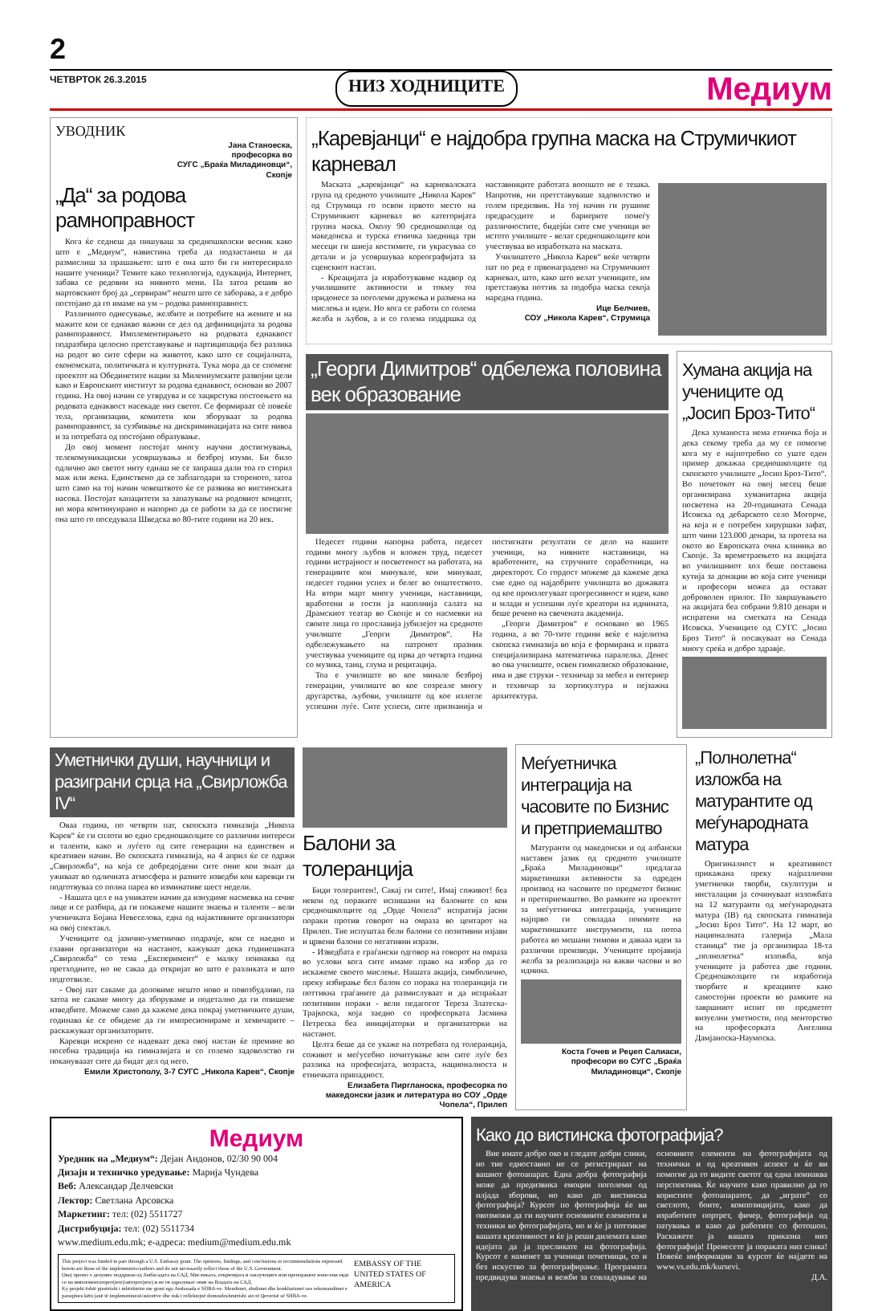2
ЧЕТВРТОК 26.3.2015
НИЗ ХОДНИЦИТЕ
Медиум
УВОДНИК
Јана Станоеска,
професорка во
СУГС „Браќа Миладиновци“,
Скопје
„Да“ за родова рамноправност
Кога ќе седнеш да пишуваш за средношколски весник како што е „Медиум“, навистина треба да подзастанеш и да размислиш за прашањето: што е она што би ги интересирало нашите ученици? Темите како технологија, едукација, Интернет, забава се редовни на нивното мени. Па затоа решив во мартовскиот број да „сервирам“ нешто што се заборава, а е добро постојано да го имаме на ум – родова рамноправност.
Различното однесување, желбите и потребите на жените и на мажите кои се еднакво важни се дел од дефиницијата за родова рамноправност. Имплементирањето на родовата еднаквост подразбира целосно претставување и партиципација без разлика на родот во сите сфери на животот, како што се социјалната, економската, политичката и културната. Тука мора да се спомене проектот на Обединетите нации за Милениумските развојни цели како и Европскиот институт за родова еднаквост, основан во 2007 година. На овој начин се утврдува и се зацврстува постоењето на родовата еднаквост насекаде низ светот. Се формираат сè повеќе тела, организации, комитети кои зборуваат за родова рамноправност, за сузбивање на дискриминацијата на сите нивоа и за потребата од постојано образување.
До овој момент постојат многу научни достигнувања, телекомуникациски усовршувања и безброј изуми. Би било одлично ако светот ниту еднаш не се запраша дали тоа го сторил маж или жена. Единствено да се заблагодари за стореното, затоа што само на тој начин човештвото ќе се развива во вистинската насока. Постојат капацитети за запазување на родовиот концепт, но мора континуирано и напорно да се работи за да се постигне она што го поседувала Шведска во 80-тите години на 20 век.
„Каревјанци“ е најдобра групна маска на Струмичкиот карневал
Маската „каревјанци“ на карневалската група од средното училиште „Никола Карев“ од Струмица го освои првото место на Струмичкиот карневал во категоријата групна маска. Околу 90 средношколци од македонска и турска етничка заедница три месеци ги шиеја костимите, ги украсуваа со детали и ја усовршуваа кореографијата за сценскиот настап.
- Креацијата ја изработувавме надвор од училишните активности и токму тоа придонесе за поголеми дружења и размена на мислења и идеи. Но кога се работи со голема желба и љубов, а и со голема поддршка од наставниците работата воопшто не е тешка. Напротив, ни претставуваше задоволство и голем предизвик. На тој начин ги рушиме предрасудите и бариерите помеѓу различностите, бидејќи сите сме ученици во истото училиште - велат средношколците кои учествуваа во изработката на маската.
Училиштето „Никола Карев“ веќе четврти пат по ред е првонаградено на Струмичкиот карневал, што, како што велат учениците, им претставува поттик за подобра маска секоја наредна година.
Ице Белчиев,
СОУ „Никола Карев“, Струмица
„Георги Димитров“ одбележа половина век образование
Педесет години напорна работа, педесет години многу љубов и вложен труд, педесет години истрајност и посветеност на работата, на генерациите кои минувале, кои минуваат, педесет години успех и белег во општеството. На втори март многу ученици, наставници, вработени и гости ја наполнија салата на Драмскиот театар во Скопје и со насмевки на своите лица го прославија јубилејот на средното училиште „Георги Димитров“. На одбележувањето на патронот празник учествуваа учениците од прва до четврта година со музика, танц, глума и рецитација.
Тоа е училиште во кое минале безброј генерации, училиште во кое созреале многу другарства, љубови, училиште од кое излегле успешни луѓе. Сите успеси, сите признанија и постигнати резултати се дело на нашите ученици, на нивните наставници, на вработените, на стручните соработници, на директорот. Со гордост можеме да кажеме дека сме едно од најдобрите училишта во државата од кое произлегуваат прогресивност и идеи, како и млади и успешни луѓе креатори на иднината, беше речено на свечената академија.
„Георги Димитров“ е основано во 1965 година, а во 70-тите години веќе е најелитна скопска гимназија во која е формирана и првата специјализирана математичка паралелка. Денес во ова училиште, освен гимназиско образование, има и две струки - техничар за мебел и ентериер и техничар за хортикултура и пејзажна архитектура.
Хумана акција на учениците од „Јосип Броз-Тито“
Дека хуманоста нема етничка боја и дека секому треба да му се помогне кога му е најпотребно со уште еден пример докажаа средношколците од скопското училиште „Јосип Броз-Тито“. Во почетокот на овој месец беше организирана хуманитарна акција посветена на 20-годишната Сенада Исовска од дебарското село Могорче, на која и е потребен хируршки зафат, што чини 123.000 денари, за протеза на окото во Европската очна клиника во Скопје. За времетраењето на акцијата во училишниот хол беше поставена кутија за донации во која сите ученици и професори можеа да остават доброволен прилог. По завршувањето на акцијата беа собрани 9.810 денари и испратени на сметката на Сенада Исовска. Учениците од СУГС „Јосип Броз Тито“ ѝ посакуваат на Сенада многу среќа и добро здравје.
Уметнички души, научници и разиграни срца на „Свирложба IV“
Оваа година, по четврти пат, скопската гимназија „Никола Карев“ ќе ги сплоти во едно средношколците со различни интереси и таленти, како и луѓето од сите генерации на единствен и креативен начин. Во скопската гимназија, на 4 април ќе се одржи „Свирложба“, на која се добредојдени сите оние кои знаат да уживаат во одличната атмосфера и разните изведби кои каревци ги подготвуваа со полна пареа во изминативе шест недели.
- Нашата цел е на уникатен начин да изнудиме насмевка на сечие лице и се разбира, да ги покажеме нашите знаења и таленти – вели ученичката Бојана Невеселова, една од најактивните организатори на овој спектакл.
Учениците од јазично-уметничко подрачје, кои се наедно и главни организатори на настанот, кажуваат дека годинешната „Свирложба“ со тема „Експеримент“ е малку поинаква од претходните, но не сакаа да откријат во што е разликата и што подготвиле.
- Овој пат сакаме да доловиме нешто ново и повозбудливо, па затоа не сакаме многу да зборуваме и подетално да ги опишеме изведбите. Можеме само да кажеме дека покрај уметничките души, годинава ќе се обидеме да ги импресионираме и хемичарите – раскажуваат организаторите.
Каревци искрено се надеваат дека овој настан ќе премине во посебна традиција на гимназијата и со големо задоволство ги поканувааат сите да бидат дел од него.
Емили Христополу, 3-7 СУГС „Никола Карев“, Скопје
Балони за толеранција
Биди толерантен!, Сакај ги сите!, Имај соживот! беа некои од пораките испишани на балоните со кои средношколците од „Орде Чопела“ испратија јасни пораки против говорот на омраза во центарот на Прилеп. Тие испуштаа бели балони со позитивни изјави и црвени балони со негативни изрази.
- Изведбата е граѓански одговор на говорот на омраза во услови кога сите имаме право на избор да го искажеме своето мислење. Нашата акција, симболично, преку избирање бел балон со порака на толеранција ги поттикна граѓаните да размислуваат и да испраќаат позитивни пораки - вели педагогот Тереза Златеска-Трајкоска, која заедно со професорката Јасмина Петреска беа иницијаторки и организаторки на настанот.
Целта беше да се укаже на потребата од толеранција, соживот и меѓусебно почитување кон сите луѓе без разлика на професијата, возраста, националноста и етничката припадност.
Елизабета Пиргланоска, професорка по македонски јазик и литература во СОУ „Орде Чопела“, Прилеп
Меѓуетничка интеграција на часовите по Бизнис и претприемаштво
Матуранти од македонски и од албански наставен јазик од средното училиште „Браќа Миладиновци“ предлагаа маркетиншки активности за одреден производ на часовите по предметот бизнис и претприемаштво. Во рамките на проектот за меѓуетничка интеграција, учениците најпрво ги совладаа поимите на маркетиншките инструменти, па потоа работеа во мешани тимови и давааа идеи за различни производи. Учениците пројавија желба за реализација на вакви часови и во иднина.
Коста Гочев и Реџеп Салиаси, професори во СУГС „Браќа Миладиновци“, Скопје
„Полнолетна“ изложба на матурантите од меѓународната матура
Оригиналност и креативност прикажана преку најразлични уметнички творби, скулптури и инсталации ја сочинуваат изложбата на 12 матуранти од меѓународната матура (IB) од скопската гимназија „Јосип Броз Тито“. На 12 март, во националната галерија „Мала станица“ тие ја организираа 18-та „полнолетна“ изложба, која учениците ја работеа две години. Средношколците ги изработија творбите и креациите како самостојни проекти во рамките на завршниот испит по предметот визуелни уметности, под менторство на професорката Ангелина Дамјаноска-Наумоска.
Медиум
Уредник на „Медиум“: Дејан Андонов, 02/30 90 004
Дизајн и техничко уредување: Марија Чундева
Веб: Александар Делчевски
Лектор: Светлана Арсовска
Маркетинг: тел: (02) 5511727
Дистрибуција: тел: (02) 5511734
www.medium.edu.mk; е-адреса: medium@medium.edu.mk
This project was funded in part through a U.S. Embassy grant. The opinions, findings, and conclusions or recommendations expressed herein are those of the implementers/authors and do not necessarily reflect those of the U.S. Government.
Овој проект е делумно поддржан од Амбасадата на САД. Мислењата, откритијата и заклучоците или препораките изнесени овде се на имплементаторот(ите)/авторот(ите) и не ги одразуваат оние на Владата на САД.
Ky projekt është pjesërisht i mbështetur me grant nga Ambasada e SHBA-ve. Mendimet, zbulimet dhe konkluzionet ose rekomandimet e paraqitura këtu janë të implementuesit/autorëve dhe nuk i reflektojnë domosdoshmërisht ato të Qeverisë së SHBA-ve.
EMBASSY OF THE UNITED STATES OF AMERICA
Како до вистинска фотографија?
Вие имате добро око и гледате добри слики, но тие едноставно не се регистрираат на вашиот фотоапарат. Една добра фотографија може да предизвика емоции поголеми од илјада зборови, но како до вистинска фотографија? Курсот по фотографија ќе ви овозможи да ги научите основните елементи и техники во фотографијата, но и ќе ја поттикне вашата креативност и ќе ја реши дилемата како идејата да ја пресликате на фотографија. Курсот е наменет за ученици почетници, со и без искуство за фотографирање. Програмата предвидува знаења и вежби за совладување на основните елементи на фотографијата од технички и од креативен аспект и ќе ви помогне да го видите светот од една поинаква перспектива. Ќе научите како правилно да го користите фотоапаратот, да „играте“ со светлото, боите, композицијата, како да изработите портрет, фичер, фотографија од патувања и како да работите со фотошоп. Раскажете ја вашата приказна низ фотографија! Пренесете ја пораката низ слика! Повеќе информации за курсот ќе најдете на www.vs.edu.mk/kursevi.
Д.А.